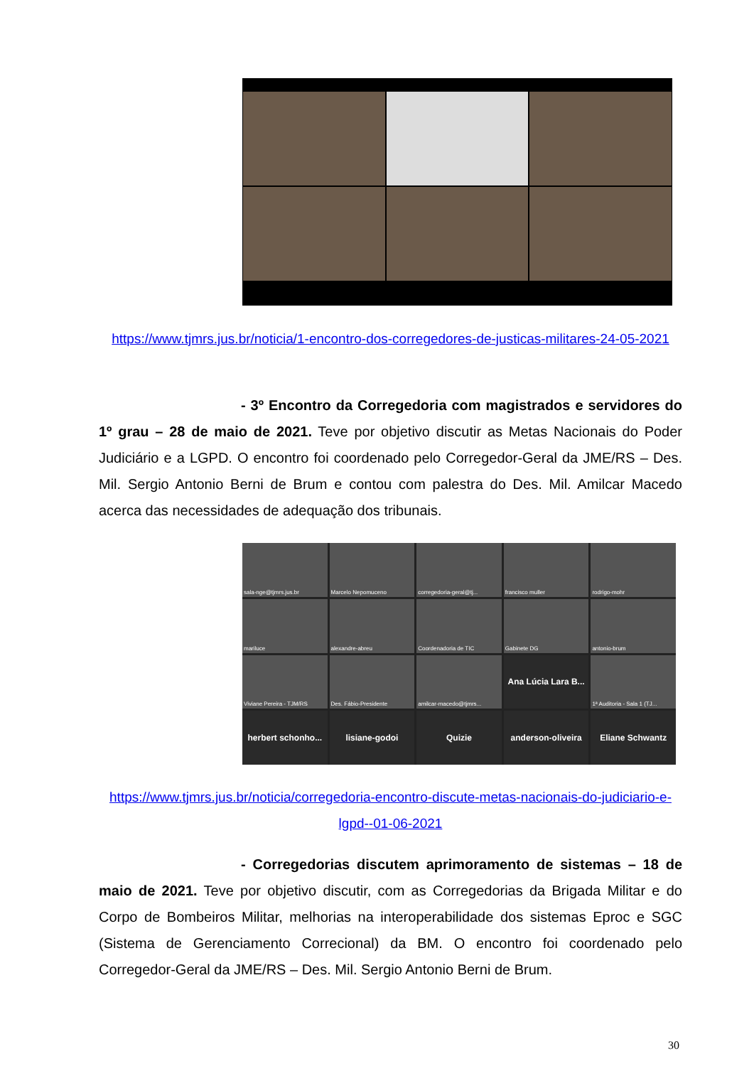https://www.tjmrs.jus.br/noticia/1-encontro-dos-corregedores-de-justicas-militares-24-05-2021
- 3º Encontro da Corregedoria com magistrados e servidores do 1º grau – 28 de maio de 2021. Teve por objetivo discutir as Metas Nacionais do Poder Judiciário e a LGPD. O encontro foi coordenado pelo Corregedor-Geral da JME/RS – Des. Mil. Sergio Antonio Berni de Brum e contou com palestra do Des. Mil. Amilcar Macedo acerca das necessidades de adequação dos tribunais.
sala-nge@tjmrs.jus.br
Marcelo Nepomuceno
corregedoria-geral@tj...
francisco muller
rodrigo-mohr
mariluce
alexandre-abreu
Coordenadoria de TIC
Gabinete DG
antonio-brum
Viviane Pereira - TJM/RS
Des. Fábio-Presidente
amilcar-macedo@tjmrs...
Ana Lúcia Lara B...
1ª Auditoria - Sala 1 (TJ...
herbert schonho...
lisiane-godoi
Quizie
anderson-oliveira
Eliane Schwantz
https://www.tjmrs.jus.br/noticia/corregedoria-encontro-discute-metas-nacionais-do-judiciario-e-lgpd--01-06-2021
- Corregedorias discutem aprimoramento de sistemas – 18 de maio de 2021. Teve por objetivo discutir, com as Corregedorias da Brigada Militar e do Corpo de Bombeiros Militar, melhorias na interoperabilidade dos sistemas Eproc e SGC (Sistema de Gerenciamento Correcional) da BM. O encontro foi coordenado pelo Corregedor-Geral da JME/RS – Des. Mil. Sergio Antonio Berni de Brum.
30